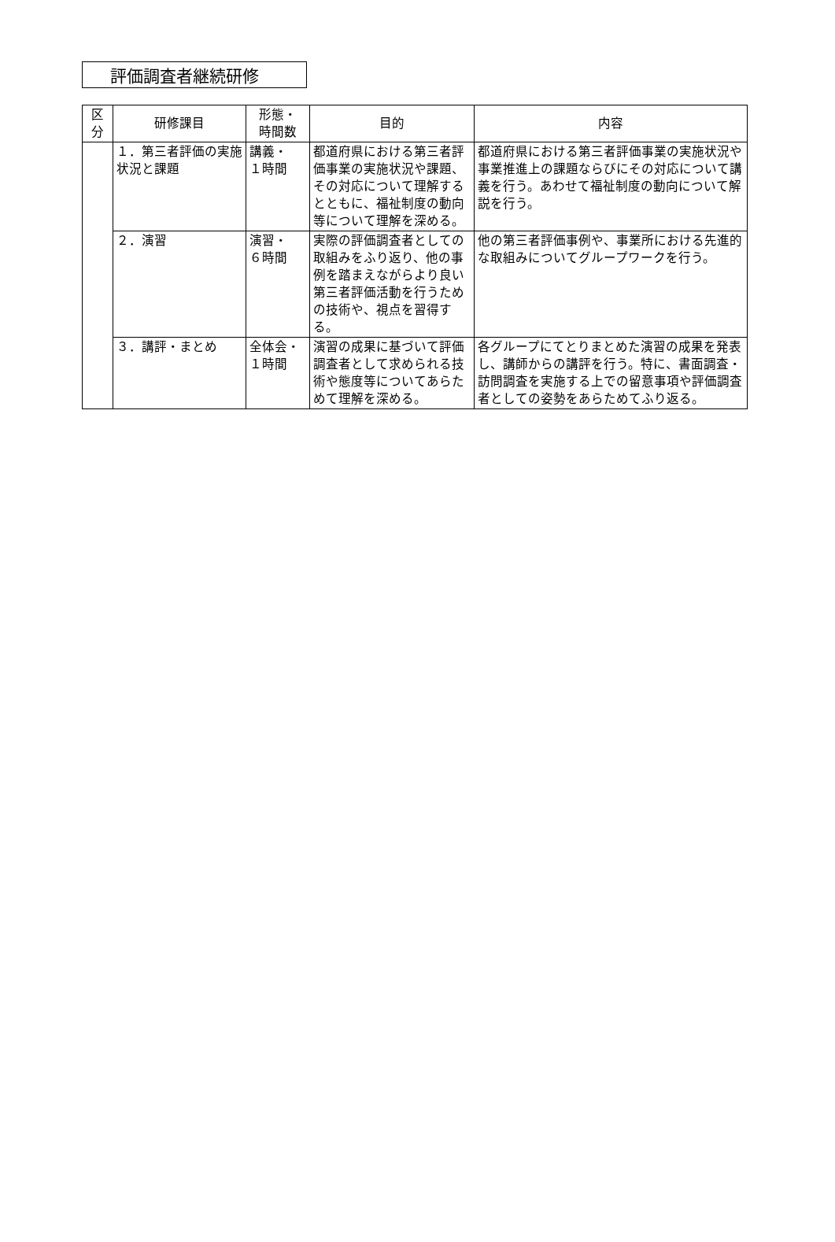評価調査者継続研修
| 区 分 | 研修課目 | 形態・ 時間数 | 目的 | 内容 |
| --- | --- | --- | --- | --- |
| | １．第三者評価の実施状況と課題 | 講義・ １時間 | 都道府県における第三者評価事業の実施状況や課題、その対応について理解するとともに、福祉制度の動向等について理解を深める。 | 都道府県における第三者評価事業の実施状況や事業推進上の課題ならびにその対応について講義を行う。あわせて福祉制度の動向について解説を行う。 |
| | ２．演習 | 演習・ ６時間 | 実際の評価調査者としての取組みをふり返り、他の事例を踏まえながらより良い第三者評価活動を行うための技術や、視点を習得する。 | 他の第三者評価事例や、事業所における先進的な取組みについてグループワークを行う。 |
| | ３．講評・まとめ | 全体会・ １時間 | 演習の成果に基づいて評価調査者として求められる技術や態度等についてあらためて理解を深める。 | 各グループにてとりまとめた演習の成果を発表し、講師からの講評を行う。特に、書面調査・訪問調査を実施する上での留意事項や評価調査者としての姿勢をあらためてふり返る。 |